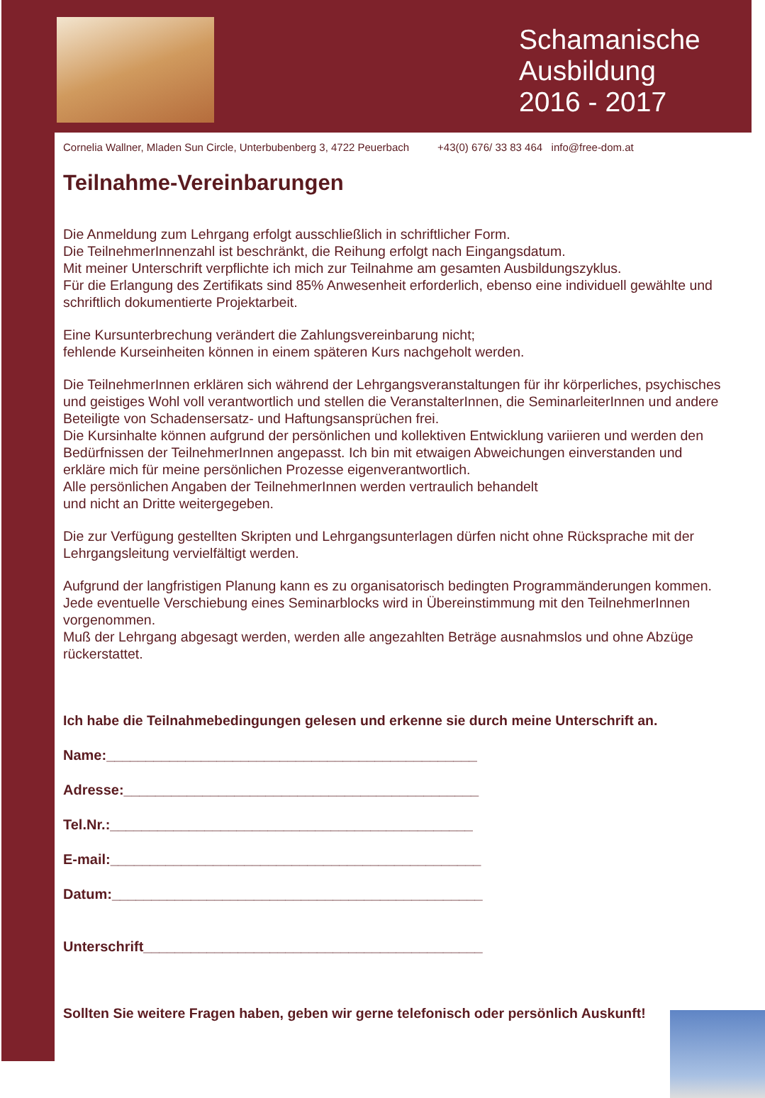Schamanische
Ausbildung
2016 - 2017
Cornelia Wallner, Mladen Sun Circle, Unterbubenberg 3, 4722 Peuerbach +43(0) 676/ 33 83 464 info@free-dom.at
Teilnahme-Vereinbarungen
Die Anmeldung zum Lehrgang erfolgt ausschließlich in schriftlicher Form.
Die TeilnehmerInnenzahl ist beschränkt, die Reihung erfolgt nach Eingangsdatum.
Mit meiner Unterschrift verpflichte ich mich zur Teilnahme am gesamten Ausbildungszyklus.
Für die Erlangung des Zertifikats sind 85% Anwesenheit erforderlich, ebenso eine individuell gewählte und schriftlich dokumentierte Projektarbeit.
Eine Kursunterbrechung verändert die Zahlungsvereinbarung nicht;
fehlende Kurseinheiten können in einem späteren Kurs nachgeholt werden.
Die TeilnehmerInnen erklären sich während der Lehrgangsveranstaltungen für ihr körperliches, psychisches und geistiges Wohl voll verantwortlich und stellen die VeranstalterInnen, die SeminarleiterInnen und andere Beteiligte von Schadensersatz- und Haftungsansprüchen frei.
Die Kursinhalte können aufgrund der persönlichen und kollektiven Entwicklung variieren und werden den Bedürfnissen der TeilnehmerInnen angepasst. Ich bin mit etwaigen Abweichungen einverstanden und erkläre mich für meine persönlichen Prozesse eigenverantwortlich.
Alle persönlichen Angaben der TeilnehmerInnen werden vertraulich behandelt
und nicht an Dritte weitergegeben.
Die zur Verfügung gestellten Skripten und Lehrgangsunterlagen dürfen nicht ohne Rücksprache mit der Lehrgangsleitung vervielfältigt werden.
Aufgrund der langfristigen Planung kann es zu organisatorisch bedingten Programmänderungen kommen. Jede eventuelle Verschiebung eines Seminarblocks wird in Übereinstimmung mit den TeilnehmerInnen vorgenommen.
Muß der Lehrgang abgesagt werden, werden alle angezahlten Beträge ausnahmslos und ohne Abzüge rückerstattet.
Ich habe die Teilnahmebedingungen gelesen und erkenne sie durch meine Unterschrift an.
Name:_______________________________________________
Adresse:_____________________________________________
Tel.Nr.:______________________________________________
E-mail:_______________________________________________
Datum:_______________________________________________
Unterschrift___________________________________________
Sollten Sie weitere Fragen haben, geben wir gerne telefonisch oder persönlich Auskunft!